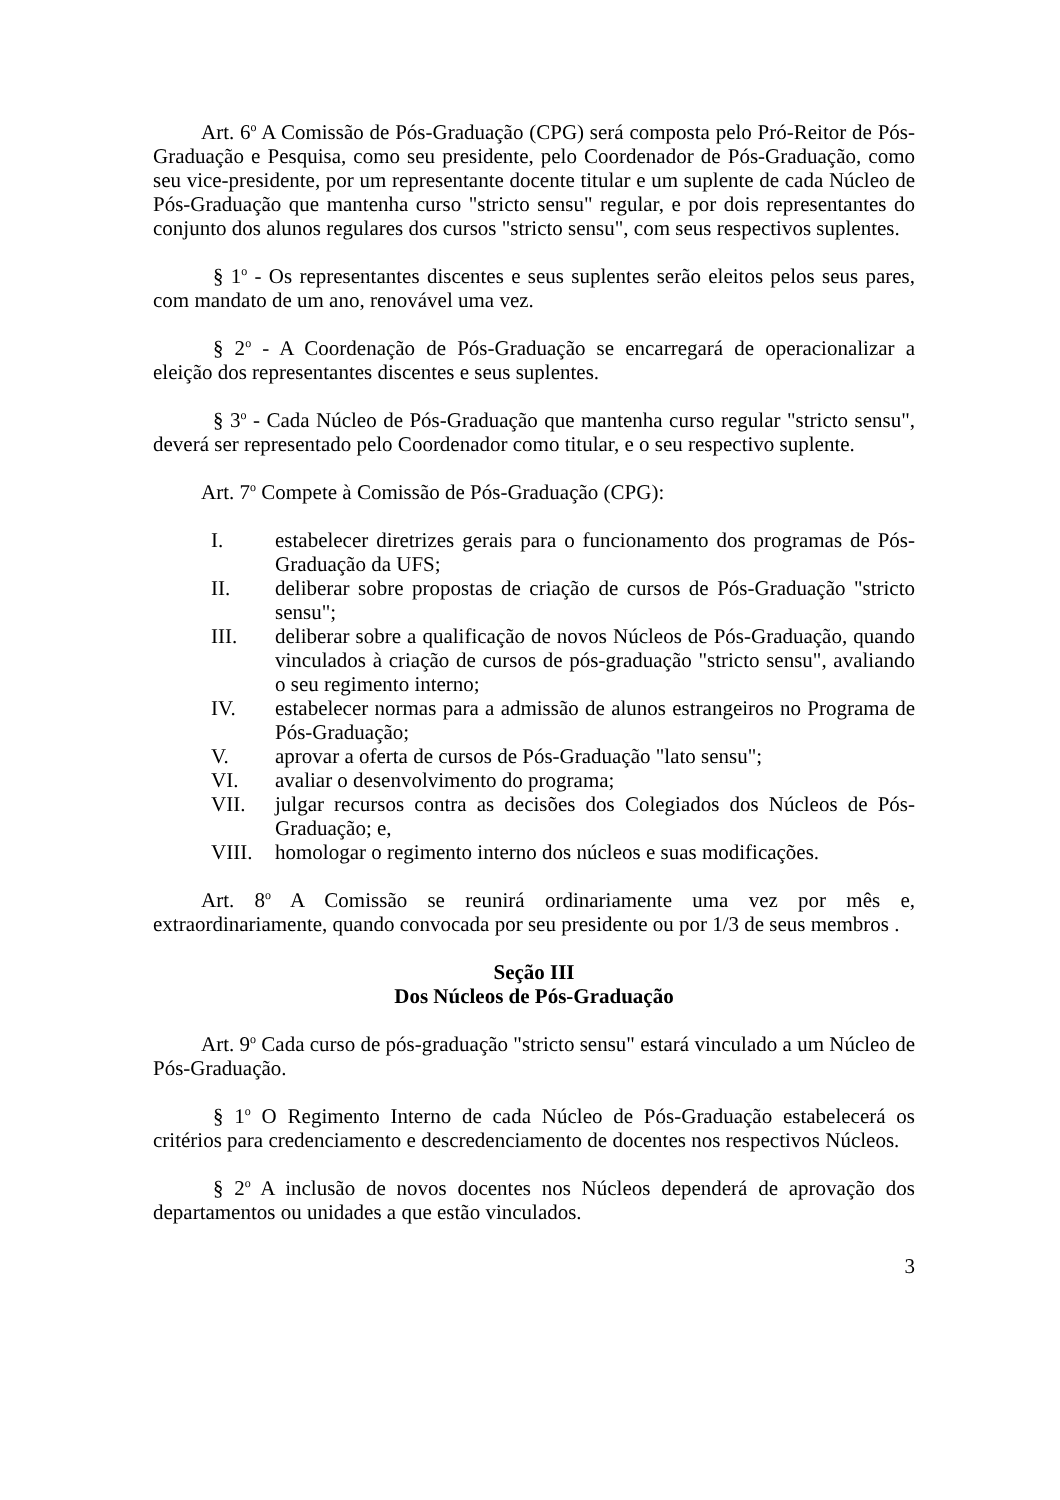Art. 6<sup>o</sup> A Comissão de Pós-Graduação (CPG) será composta pelo Pró-Reitor de Pós-Graduação e Pesquisa, como seu presidente, pelo Coordenador de Pós-Graduação, como seu vice-presidente, por um representante docente titular e um suplente de cada Núcleo de Pós-Graduação que mantenha curso "stricto sensu" regular, e por dois representantes do conjunto dos alunos regulares dos cursos "stricto sensu", com seus respectivos suplentes.
§ 1<sup>o</sup> - Os representantes discentes e seus suplentes serão eleitos pelos seus pares, com mandato de um ano, renovável uma vez.
§ 2<sup>o</sup> - A Coordenação de Pós-Graduação se encarregará de operacionalizar a eleição dos representantes discentes e seus suplentes.
§ 3<sup>o</sup> - Cada Núcleo de Pós-Graduação que mantenha curso regular "stricto sensu", deverá ser representado pelo Coordenador como titular, e o seu respectivo suplente.
Art. 7<sup>o</sup> Compete à Comissão de Pós-Graduação (CPG):
I. estabelecer diretrizes gerais para o funcionamento dos programas de Pós-Graduação da UFS;
II. deliberar sobre propostas de criação de cursos de Pós-Graduação "stricto sensu";
III. deliberar sobre a qualificação de novos Núcleos de Pós-Graduação, quando vinculados à criação de cursos de pós-graduação "stricto sensu", avaliando o seu regimento interno;
IV. estabelecer normas para a admissão de alunos estrangeiros no Programa de Pós-Graduação;
V. aprovar a oferta de cursos de Pós-Graduação "lato sensu";
VI. avaliar o desenvolvimento do programa;
VII. julgar recursos contra as decisões dos Colegiados dos Núcleos de Pós-Graduação; e,
VIII. homologar o regimento interno dos núcleos e suas modificações.
Art. 8<sup>o</sup> A Comissão se reunirá ordinariamente uma vez por mês e, extraordinariamente, quando convocada por seu presidente ou por 1/3 de seus membros .
Seção III
Dos Núcleos de Pós-Graduação
Art. 9<sup>o</sup> Cada curso de pós-graduação "stricto sensu" estará vinculado a um Núcleo de Pós-Graduação.
§ 1<sup>o</sup> O Regimento Interno de cada Núcleo de Pós-Graduação estabelecerá os critérios para credenciamento e descredenciamento de docentes nos respectivos Núcleos.
§ 2<sup>o</sup> A inclusão de novos docentes nos Núcleos dependerá de aprovação dos departamentos ou unidades a que estão vinculados.
3